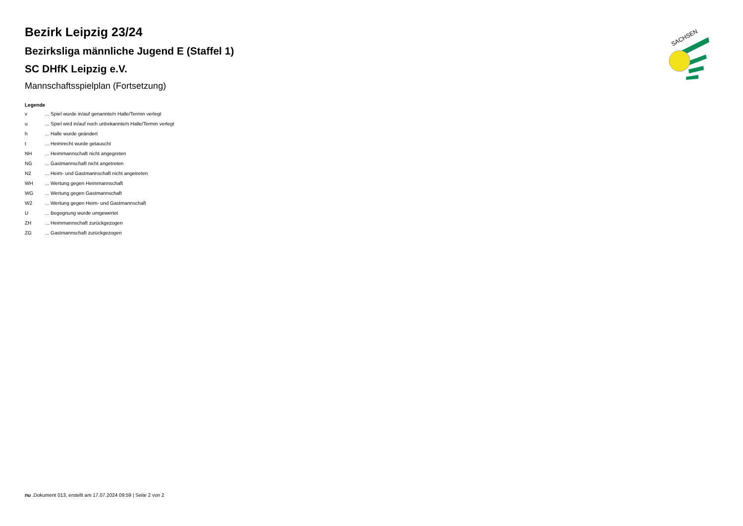SACHSEN
Bezirk Leipzig 23/24
Bezirksliga männliche Jugend E (Staffel 1)
SC DHfK Leipzig e.V.
Mannschaftsspielplan (Fortsetzung)
Legende
| v | ... Spiel wurde in/auf genannte/n Halle/Termin verlegt |
| u | ... Spiel wird in/auf noch unbekannte/n Halle/Termin verlegt |
| h | ... Halle wurde geändert |
| t | ... Heimrecht wurde getauscht |
| NH | ... Heimmannschaft nicht angegreten |
| NG | ... Gastmannschaft nicht angetreten |
| N2 | ... Heim- und Gastmannschaft nicht angetreten |
| WH | ... Wertung gegen Heimmannschaft |
| WG | ... Wertung gegen Gastmannschaft |
| W2 | ... Wertung gegen Heim- und Gastmannschaft |
| U | ... Begegnung wurde umgewertet |
| ZH | ... Heimmannschaft zurückgezogen |
| ZG | ... Gastmannschaft zurückgezogen |
nu .Dokument 013, erstellt am 17.07.2024 09:59 | Seite 2 von 2